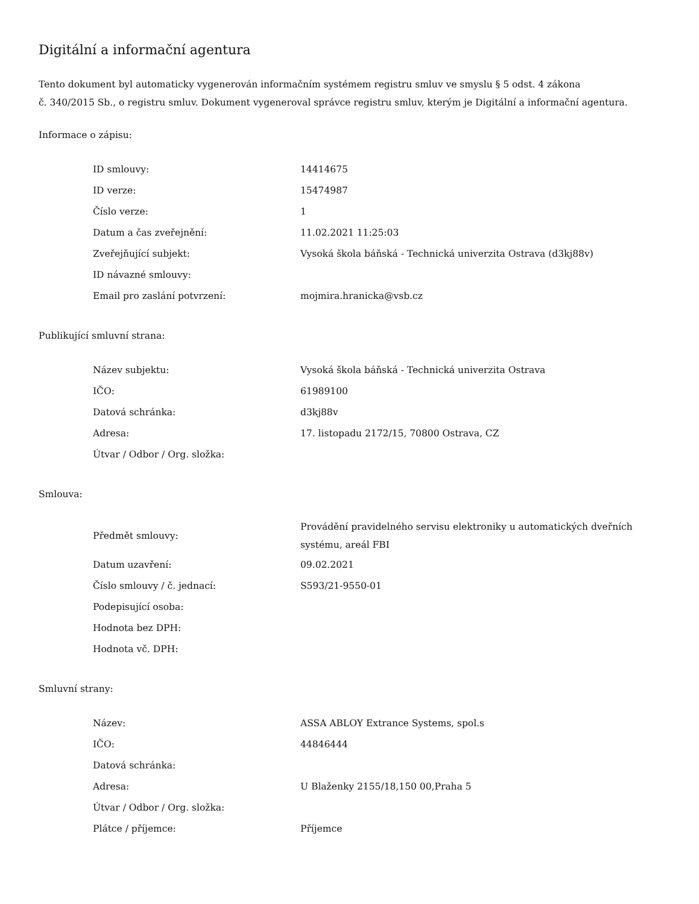Digitální a informační agentura
Tento dokument byl automaticky vygenerován informačním systémem registru smluv ve smyslu § 5 odst. 4 zákona
č. 340/2015 Sb., o registru smluv. Dokument vygeneroval správce registru smluv, kterým je Digitální a informační agentura.
Informace o zápisu:
| ID smlouvy: | 14414675 |
| ID verze: | 15474987 |
| Číslo verze: | 1 |
| Datum a čas zveřejnění: | 11.02.2021 11:25:03 |
| Zveřejňující subjekt: | Vysoká škola báňská - Technická univerzita Ostrava (d3kj88v) |
| ID návazné smlouvy: | |
| Email pro zaslání potvrzení: | mojmira.hranicka@vsb.cz |
Publikující smluvní strana:
| Název subjektu: | Vysoká škola báňská - Technická univerzita Ostrava |
| IČO: | 61989100 |
| Datová schránka: | d3kj88v |
| Adresa: | 17. listopadu 2172/15, 70800 Ostrava, CZ |
| Útvar / Odbor / Org. složka: | |
Smlouva:
| Předmět smlouvy: | Provádění pravidelného servisu elektroniky u automatických dveřních systému, areál FBI |
| Datum uzavření: | 09.02.2021 |
| Číslo smlouvy / č. jednací: | S593/21-9550-01 |
| Podepisující osoba: | |
| Hodnota bez DPH: | |
| Hodnota vč. DPH: | |
Smluvní strany:
| Název: | ASSA ABLOY Extrance Systems, spol.s |
| IČO: | 44846444 |
| Datová schránka: | |
| Adresa: | U Blaženky 2155/18,150 00,Praha 5 |
| Útvar / Odbor / Org. složka: | |
| Plátce / příjemce: | Příjemce |